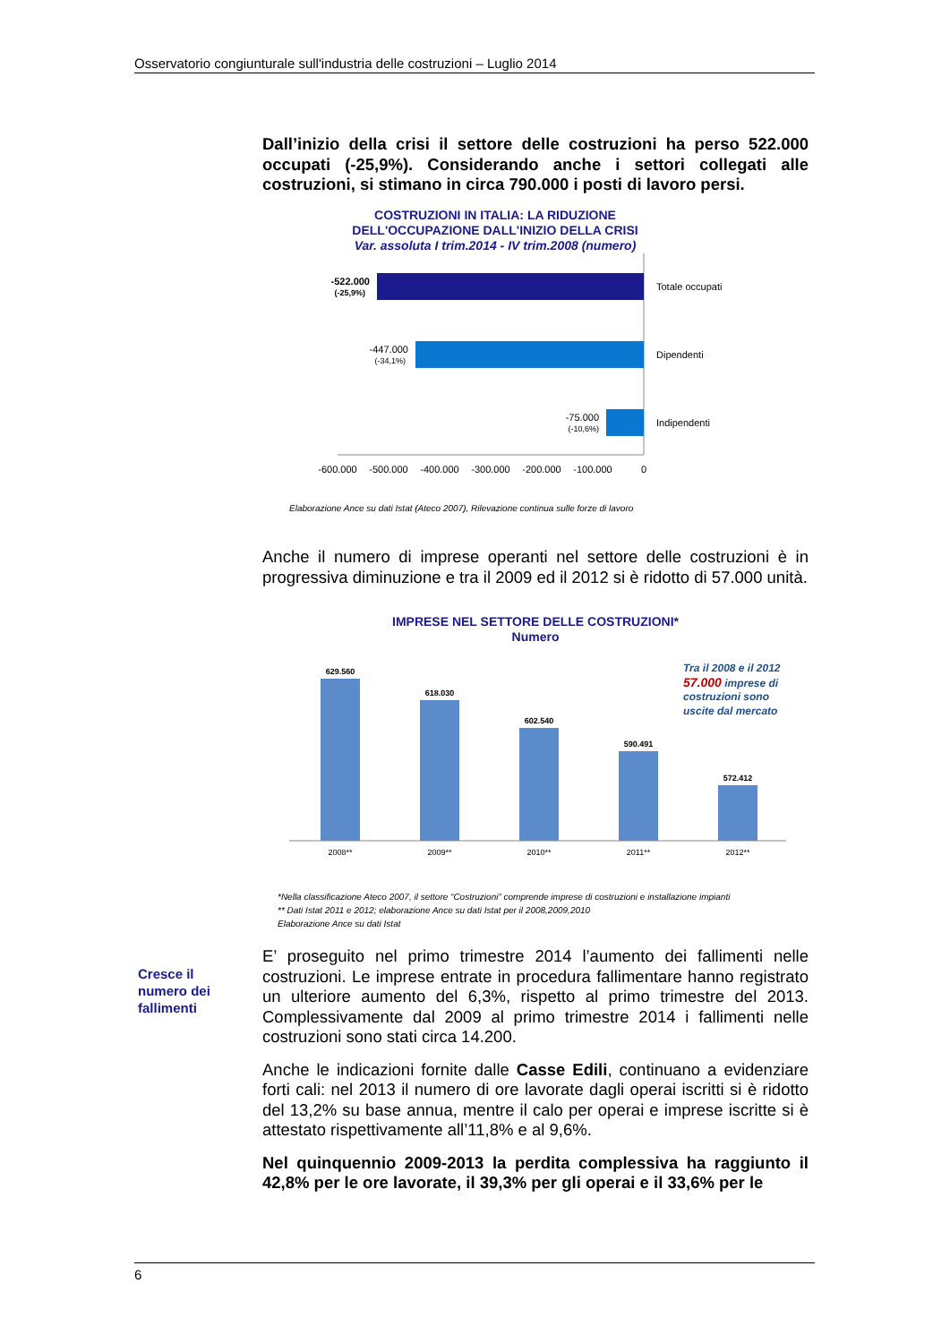Osservatorio congiunturale sull'industria delle costruzioni – Luglio 2014
Dall’inizio della crisi il settore delle costruzioni ha perso 522.000 occupati (-25,9%). Considerando anche i settori collegati alle costruzioni, si stimano in circa 790.000 i posti di lavoro persi.
COSTRUZIONI IN ITALIA: LA RIDUZIONE
DELL'OCCUPAZIONE DALL'INIZIO DELLA CRISI
Var. assoluta I trim.2014 - IV trim.2008 (numero)
-522.000
(-25,9%)
-447.000
(-34,1%)
-75.000
(-10,6%)
Totale occupati
Dipendenti
Indipendenti
-600.000
-500.000
-400.000
-300.000
-200.000
-100.000
0
Elaborazione Ance su dati Istat (Ateco 2007), Rilevazione continua sulle forze di lavoro
Anche il numero di imprese operanti nel settore delle costruzioni è in progressiva diminuzione e tra il 2009 ed il 2012 si è ridotto di 57.000 unità.
IMPRESE NEL SETTORE DELLE COSTRUZIONI*
Numero
629.560
618.030
602.540
590.491
572.412
2008**
2009**
2010**
2011**
2012**
Tra il 2008 e il 2012
57.000 imprese di
costruzioni sono
uscite dal mercato
*Nella classificazione Ateco 2007, il settore “Costruzioni” comprende imprese di costruzioni e installazione impianti
** Dati Istat 2011 e 2012; elaborazione Ance su dati Istat per il 2008,2009,2010
Elaborazione Ance su dati Istat
E’ proseguito nel primo trimestre 2014 l’aumento dei fallimenti nelle costruzioni. Le imprese entrate in procedura fallimentare hanno registrato un ulteriore aumento del 6,3%, rispetto al primo trimestre del 2013. Complessivamente dal 2009 al primo trimestre 2014 i fallimenti nelle costruzioni sono stati circa 14.200.
Anche le indicazioni fornite dalle Casse Edili, continuano a evidenziare forti cali: nel 2013 il numero di ore lavorate dagli operai iscritti si è ridotto del 13,2% su base annua, mentre il calo per operai e imprese iscritte si è attestato rispettivamente all’11,8% e al 9,6%.
Nel quinquennio 2009-2013 la perdita complessiva ha raggiunto il 42,8% per le ore lavorate, il 39,3% per gli operai e il 33,6% per le
Cresce il
numero dei
fallimenti
6